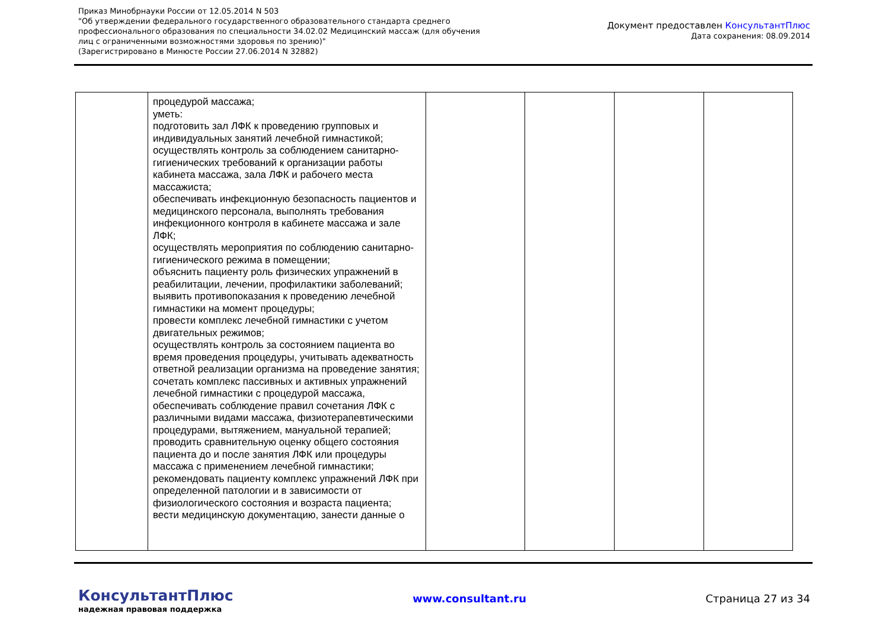Приказ Минобрнауки России от 12.05.2014 N 503
"Об утверждении федерального государственного образовательного стандарта среднего профессионального образования по специальности 34.02.02 Медицинский массаж (для обучения лиц с ограниченными возможностями здоровья по зрению)"
(Зарегистрировано в Минюсте России 27.06.2014 N 32882)
Документ предоставлен КонсультантПлюс
Дата сохранения: 08.09.2014
| | процедурой массажа; уметь: подготовить зал ЛФК к проведению групповых и индивидуальных занятий лечебной гимнастикой; осуществлять контроль за соблюдением санитарно-гигиенических требований к организации работы кабинета массажа, зала ЛФК и рабочего места массажиста; обеспечивать инфекционную безопасность пациентов и медицинского персонала, выполнять требования инфекционного контроля в кабинете массажа и зале ЛФК; осуществлять мероприятия по соблюдению санитарно-гигиенического режима в помещении; объяснить пациенту роль физических упражнений в реабилитации, лечении, профилактики заболеваний; выявить противопоказания к проведению лечебной гимнастики на момент процедуры; провести комплекс лечебной гимнастики с учетом двигательных режимов; осуществлять контроль за состоянием пациента во время проведения процедуры, учитывать адекватность ответной реализации организма на проведение занятия; сочетать комплекс пассивных и активных упражнений лечебной гимнастики с процедурой массажа, обеспечивать соблюдение правил сочетания ЛФК с различными видами массажа, физиотерапевтическими процедурами, вытяжением, мануальной терапией; проводить сравнительную оценку общего состояния пациента до и после занятия ЛФК или процедуры массажа с применением лечебной гимнастики; рекомендовать пациенту комплекс упражнений ЛФК при определенной патологии и в зависимости от физиологического состояния и возраста пациента; вести медицинскую документацию, занести данные о | | | | |
КонсультантПлюс
надежная правовая поддержка
www.consultant.ru Страница 27 из 34